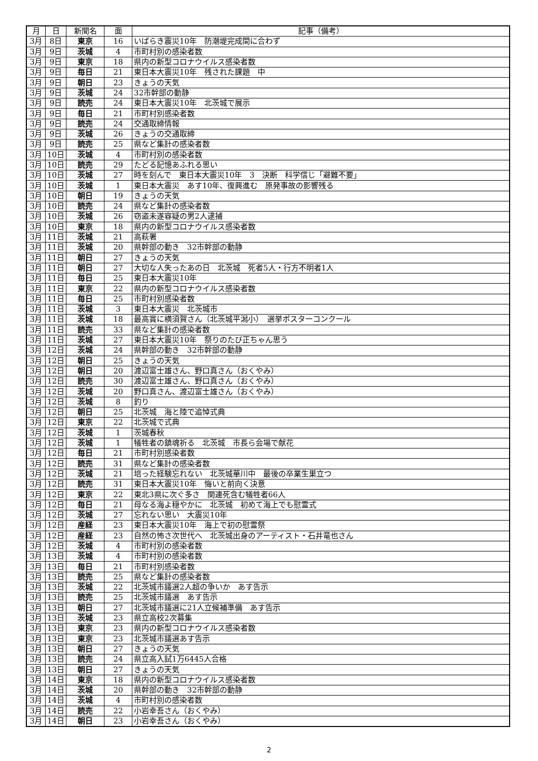| 月 | 日 | 新聞名 | 面 | 記事（備考） |
| --- | --- | --- | --- | --- |
| 3月 | 8日 | 東京 | 16 | いばらき震災10年 防潮堤完成間に合わず |
| 3月 | 9日 | 茨城 | 4 | 市町村別の感染者数 |
| 3月 | 9日 | 東京 | 18 | 県内の新型コロナウイルス感染者数 |
| 3月 | 9日 | 毎日 | 21 | 東日本大震災10年 残された課題 中 |
| 3月 | 9日 | 朝日 | 23 | きょうの天気 |
| 3月 | 9日 | 茨城 | 24 | 32市幹部の動静 |
| 3月 | 9日 | 読売 | 24 | 東日本大震災10年 北茨城で展示 |
| 3月 | 9日 | 毎日 | 21 | 市町村別感染者数 |
| 3月 | 9日 | 読売 | 24 | 交通取締情報 |
| 3月 | 9日 | 茨城 | 26 | きょうの交通取締 |
| 3月 | 9日 | 読売 | 25 | 県など集計の感染者数 |
| 3月 | 10日 | 茨城 | 4 | 市町村別の感染者数 |
| 3月 | 10日 | 読売 | 29 | たどる記憶あふれる思い |
| 3月 | 10日 | 茨城 | 27 | 時を刻んで 東日本大震災10年 3 決断 科学信じ「避難不要」 |
| 3月 | 10日 | 茨城 | 1 | 東日本大震災 あす10年、復興進む 原発事故の影響残る |
| 3月 | 10日 | 朝日 | 19 | きょうの天気 |
| 3月 | 10日 | 読売 | 24 | 県など集計の感染者数 |
| 3月 | 10日 | 茨城 | 26 | 窃盗未遂容疑の男2人逮捕 |
| 3月 | 10日 | 東京 | 18 | 県内の新型コロナウイルス感染者数 |
| 3月 | 11日 | 茨城 | 21 | 高萩署 |
| 3月 | 11日 | 茨城 | 20 | 県幹部の動き 32市幹部の動静 |
| 3月 | 11日 | 朝日 | 27 | きょうの天気 |
| 3月 | 11日 | 朝日 | 27 | 大切な人失ったあの日 北茨城 死者5人・行方不明者1人 |
| 3月 | 11日 | 毎日 | 25 | 東日本大震災10年 |
| 3月 | 11日 | 東京 | 22 | 県内の新型コロナウイルス感染者数 |
| 3月 | 11日 | 毎日 | 25 | 市町村別感染者数 |
| 3月 | 11日 | 茨城 | 3 | 東日本大震災 北茨城市 |
| 3月 | 11日 | 茨城 | 18 | 最高賞に横須賀さん（北茨城平潟小） 選挙ポスターコンクール |
| 3月 | 11日 | 読売 | 33 | 県など集計の感染者数 |
| 3月 | 11日 | 茨城 | 27 | 東日本大震災10年 祭りのたび正ちゃん思う |
| 3月 | 12日 | 茨城 | 24 | 県幹部の動き 32市幹部の動静 |
| 3月 | 12日 | 朝日 | 25 | きょうの天気 |
| 3月 | 12日 | 朝日 | 20 | 渡辺富士雄さん、野口真さん（おくやみ） |
| 3月 | 12日 | 読売 | 30 | 渡辺富士雄さん、野口真さん（おくやみ） |
| 3月 | 12日 | 茨城 | 20 | 野口真さん、渡辺富士雄さん（おくやみ） |
| 3月 | 12日 | 茨城 | 8 | 釣り |
| 3月 | 12日 | 朝日 | 25 | 北茨城 海と陸で追悼式典 |
| 3月 | 12日 | 東京 | 22 | 北茨城で式典 |
| 3月 | 12日 | 茨城 | 1 | 茨城春秋 |
| 3月 | 12日 | 茨城 | 1 | 犠牲者の鎮魂祈る 北茨城 市長ら会場で献花 |
| 3月 | 12日 | 毎日 | 21 | 市町村別感染者数 |
| 3月 | 12日 | 読売 | 31 | 県など集計の感染者数 |
| 3月 | 12日 | 茨城 | 21 | 培った経験忘れない 北茨城華川中 最後の卒業生巣立つ |
| 3月 | 12日 | 読売 | 31 | 東日本大震災10年 悔いと前向く決意 |
| 3月 | 12日 | 東京 | 22 | 東北3県に次ぐ多さ 関連死含む犠牲者66人 |
| 3月 | 12日 | 毎日 | 21 | 母なる海よ穏やかに 北茨城 初めて海上でも慰霊式 |
| 3月 | 12日 | 茨城 | 27 | 忘れない思い 大震災10年 |
| 3月 | 12日 | 産経 | 23 | 東日本大震災10年 海上で初の慰霊祭 |
| 3月 | 12日 | 産経 | 23 | 自然の怖さ次世代へ 北茨城出身のアーティスト・石井竜也さん |
| 3月 | 12日 | 茨城 | 4 | 市町村別の感染者数 |
| 3月 | 13日 | 茨城 | 4 | 市町村別の感染者数 |
| 3月 | 13日 | 毎日 | 21 | 市町村別感染者数 |
| 3月 | 13日 | 読売 | 25 | 県など集計の感染者数 |
| 3月 | 13日 | 茨城 | 22 | 北茨城市議選2人超の争いか あす告示 |
| 3月 | 13日 | 読売 | 25 | 北茨城市議選 あす告示 |
| 3月 | 13日 | 朝日 | 27 | 北茨城市議選に21人立候補準備 あす告示 |
| 3月 | 13日 | 茨城 | 23 | 県立高校2次募集 |
| 3月 | 13日 | 東京 | 23 | 県内の新型コロナウイルス感染者数 |
| 3月 | 13日 | 東京 | 23 | 北茨城市議選あす告示 |
| 3月 | 13日 | 朝日 | 27 | きょうの天気 |
| 3月 | 13日 | 読売 | 24 | 県立高入試1万6445人合格 |
| 3月 | 13日 | 朝日 | 27 | きょうの天気 |
| 3月 | 14日 | 東京 | 18 | 県内の新型コロナウイルス感染者数 |
| 3月 | 14日 | 茨城 | 20 | 県幹部の動き 32市幹部の動静 |
| 3月 | 14日 | 茨城 | 4 | 市町村別の感染者数 |
| 3月 | 14日 | 読売 | 22 | 小岩幸吾さん（おくやみ） |
| 3月 | 14日 | 朝日 | 23 | 小岩幸吾さん（おくやみ） |
2